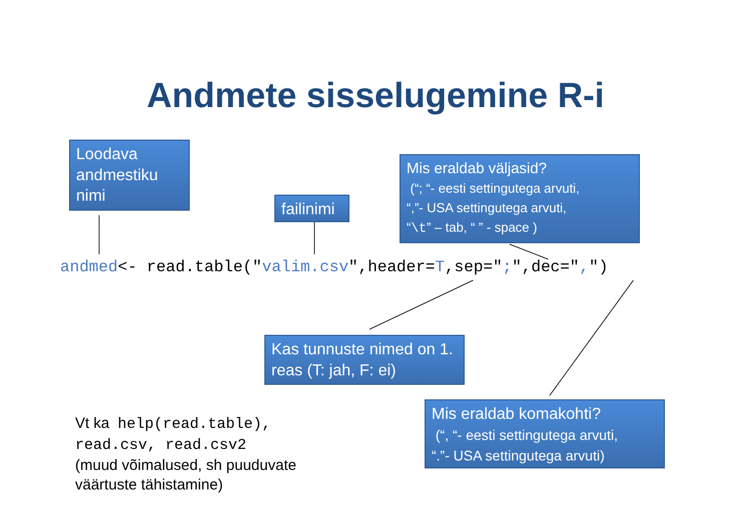Andmete sisselugemine R-i
Loodava andmestiku nimi
failinimi
Mis eraldab väljasid?
(“; “- eesti settingutega arvuti,
“,”- USA settingutega arvuti,
“\t” – tab, “ ” - space )
andmed<- read.table("valim.csv",header=T,sep=";",dec=",")
Kas tunnuste nimed on 1. reas (T: jah, F: ei)
Mis eraldab komakohti?
(“, “- eesti settingutega arvuti,
“.”- USA settingutega arvuti)
Vt ka help(read.table),
read.csv, read.csv2
(muud võimalused, sh puuduvate
väärtuste tähistamine)